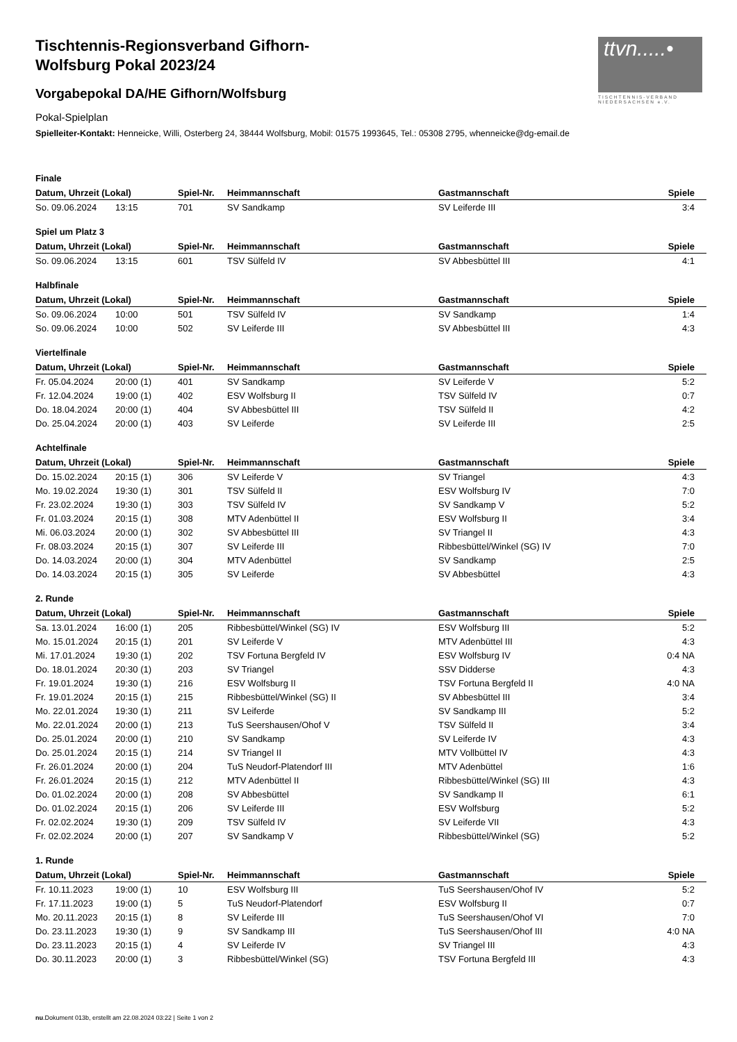ttvn.....•
TISCHTENNIS-VERBAND NIEDERSACHSEN e.V.
Tischtennis-Regionsverband Gifhorn-Wolfsburg Pokal 2023/24
Vorgabepokal DA/HE Gifhorn/Wolfsburg
Pokal-Spielplan
Spielleiter-Kontakt: Henneicke, Willi, Osterberg 24, 38444 Wolfsburg, Mobil: 01575 1993645, Tel.: 05308 2795, whenneicke@dg-email.de
Finale
| Datum, Uhrzeit (Lokal) | | Spiel-Nr. | Heimmannschaft | Gastmannschaft | Spiele |
| --- | --- | --- | --- | --- | --- |
| So. 09.06.2024 | 13:15 | 701 | SV Sandkamp | SV Leiferde III | 3:4 |
Spiel um Platz 3
| Datum, Uhrzeit (Lokal) | | Spiel-Nr. | Heimmannschaft | Gastmannschaft | Spiele |
| --- | --- | --- | --- | --- | --- |
| So. 09.06.2024 | 13:15 | 601 | TSV Sülfeld IV | SV Abbesbüttel III | 4:1 |
Halbfinale
| Datum, Uhrzeit (Lokal) | | Spiel-Nr. | Heimmannschaft | Gastmannschaft | Spiele |
| --- | --- | --- | --- | --- | --- |
| So. 09.06.2024 | 10:00 | 501 | TSV Sülfeld IV | SV Sandkamp | 1:4 |
| So. 09.06.2024 | 10:00 | 502 | SV Leiferde III | SV Abbesbüttel III | 4:3 |
Viertelfinale
| Datum, Uhrzeit (Lokal) | | Spiel-Nr. | Heimmannschaft | Gastmannschaft | Spiele |
| --- | --- | --- | --- | --- | --- |
| Fr. 05.04.2024 | 20:00 (1) | 401 | SV Sandkamp | SV Leiferde V | 5:2 |
| Fr. 12.04.2024 | 19:00 (1) | 402 | ESV Wolfsburg II | TSV Sülfeld IV | 0:7 |
| Do. 18.04.2024 | 20:00 (1) | 404 | SV Abbesbüttel III | TSV Sülfeld II | 4:2 |
| Do. 25.04.2024 | 20:00 (1) | 403 | SV Leiferde | SV Leiferde III | 2:5 |
Achtelfinale
| Datum, Uhrzeit (Lokal) | | Spiel-Nr. | Heimmannschaft | Gastmannschaft | Spiele |
| --- | --- | --- | --- | --- | --- |
| Do. 15.02.2024 | 20:15 (1) | 306 | SV Leiferde V | SV Triangel | 4:3 |
| Mo. 19.02.2024 | 19:30 (1) | 301 | TSV Sülfeld II | ESV Wolfsburg IV | 7:0 |
| Fr. 23.02.2024 | 19:30 (1) | 303 | TSV Sülfeld IV | SV Sandkamp V | 5:2 |
| Fr. 01.03.2024 | 20:15 (1) | 308 | MTV Adenbüttel II | ESV Wolfsburg II | 3:4 |
| Mi. 06.03.2024 | 20:00 (1) | 302 | SV Abbesbüttel III | SV Triangel II | 4:3 |
| Fr. 08.03.2024 | 20:15 (1) | 307 | SV Leiferde III | Ribbesbüttel/Winkel (SG) IV | 7:0 |
| Do. 14.03.2024 | 20:00 (1) | 304 | MTV Adenbüttel | SV Sandkamp | 2:5 |
| Do. 14.03.2024 | 20:15 (1) | 305 | SV Leiferde | SV Abbesbüttel | 4:3 |
2. Runde
| Datum, Uhrzeit (Lokal) | | Spiel-Nr. | Heimmannschaft | Gastmannschaft | Spiele |
| --- | --- | --- | --- | --- | --- |
| Sa. 13.01.2024 | 16:00 (1) | 205 | Ribbesbüttel/Winkel (SG) IV | ESV Wolfsburg III | 5:2 |
| Mo. 15.01.2024 | 20:15 (1) | 201 | SV Leiferde V | MTV Adenbüttel III | 4:3 |
| Mi. 17.01.2024 | 19:30 (1) | 202 | TSV Fortuna Bergfeld IV | ESV Wolfsburg IV | 0:4 NA |
| Do. 18.01.2024 | 20:30 (1) | 203 | SV Triangel | SSV Didderse | 4:3 |
| Fr. 19.01.2024 | 19:30 (1) | 216 | ESV Wolfsburg II | TSV Fortuna Bergfeld II | 4:0 NA |
| Fr. 19.01.2024 | 20:15 (1) | 215 | Ribbesbüttel/Winkel (SG) II | SV Abbesbüttel III | 3:4 |
| Mo. 22.01.2024 | 19:30 (1) | 211 | SV Leiferde | SV Sandkamp III | 5:2 |
| Mo. 22.01.2024 | 20:00 (1) | 213 | TuS Seershausen/Ohof V | TSV Sülfeld II | 3:4 |
| Do. 25.01.2024 | 20:00 (1) | 210 | SV Sandkamp | SV Leiferde IV | 4:3 |
| Do. 25.01.2024 | 20:15 (1) | 214 | SV Triangel II | MTV Vollbüttel IV | 4:3 |
| Fr. 26.01.2024 | 20:00 (1) | 204 | TuS Neudorf-Platendorf III | MTV Adenbüttel | 1:6 |
| Fr. 26.01.2024 | 20:15 (1) | 212 | MTV Adenbüttel II | Ribbesbüttel/Winkel (SG) III | 4:3 |
| Do. 01.02.2024 | 20:00 (1) | 208 | SV Abbesbüttel | SV Sandkamp II | 6:1 |
| Do. 01.02.2024 | 20:15 (1) | 206 | SV Leiferde III | ESV Wolfsburg | 5:2 |
| Fr. 02.02.2024 | 19:30 (1) | 209 | TSV Sülfeld IV | SV Leiferde VII | 4:3 |
| Fr. 02.02.2024 | 20:00 (1) | 207 | SV Sandkamp V | Ribbesbüttel/Winkel (SG) | 5:2 |
1. Runde
| Datum, Uhrzeit (Lokal) | | Spiel-Nr. | Heimmannschaft | Gastmannschaft | Spiele |
| --- | --- | --- | --- | --- | --- |
| Fr. 10.11.2023 | 19:00 (1) | 10 | ESV Wolfsburg III | TuS Seershausen/Ohof IV | 5:2 |
| Fr. 17.11.2023 | 19:00 (1) | 5 | TuS Neudorf-Platendorf | ESV Wolfsburg II | 0:7 |
| Mo. 20.11.2023 | 20:15 (1) | 8 | SV Leiferde III | TuS Seershausen/Ohof VI | 7:0 |
| Do. 23.11.2023 | 19:30 (1) | 9 | SV Sandkamp III | TuS Seershausen/Ohof III | 4:0 NA |
| Do. 23.11.2023 | 20:15 (1) | 4 | SV Leiferde IV | SV Triangel III | 4:3 |
| Do. 30.11.2023 | 20:00 (1) | 3 | Ribbesbüttel/Winkel (SG) | TSV Fortuna Bergfeld III | 4:3 |
nu.Dokument 013b, erstellt am 22.08.2024 03:22 | Seite 1 von 2